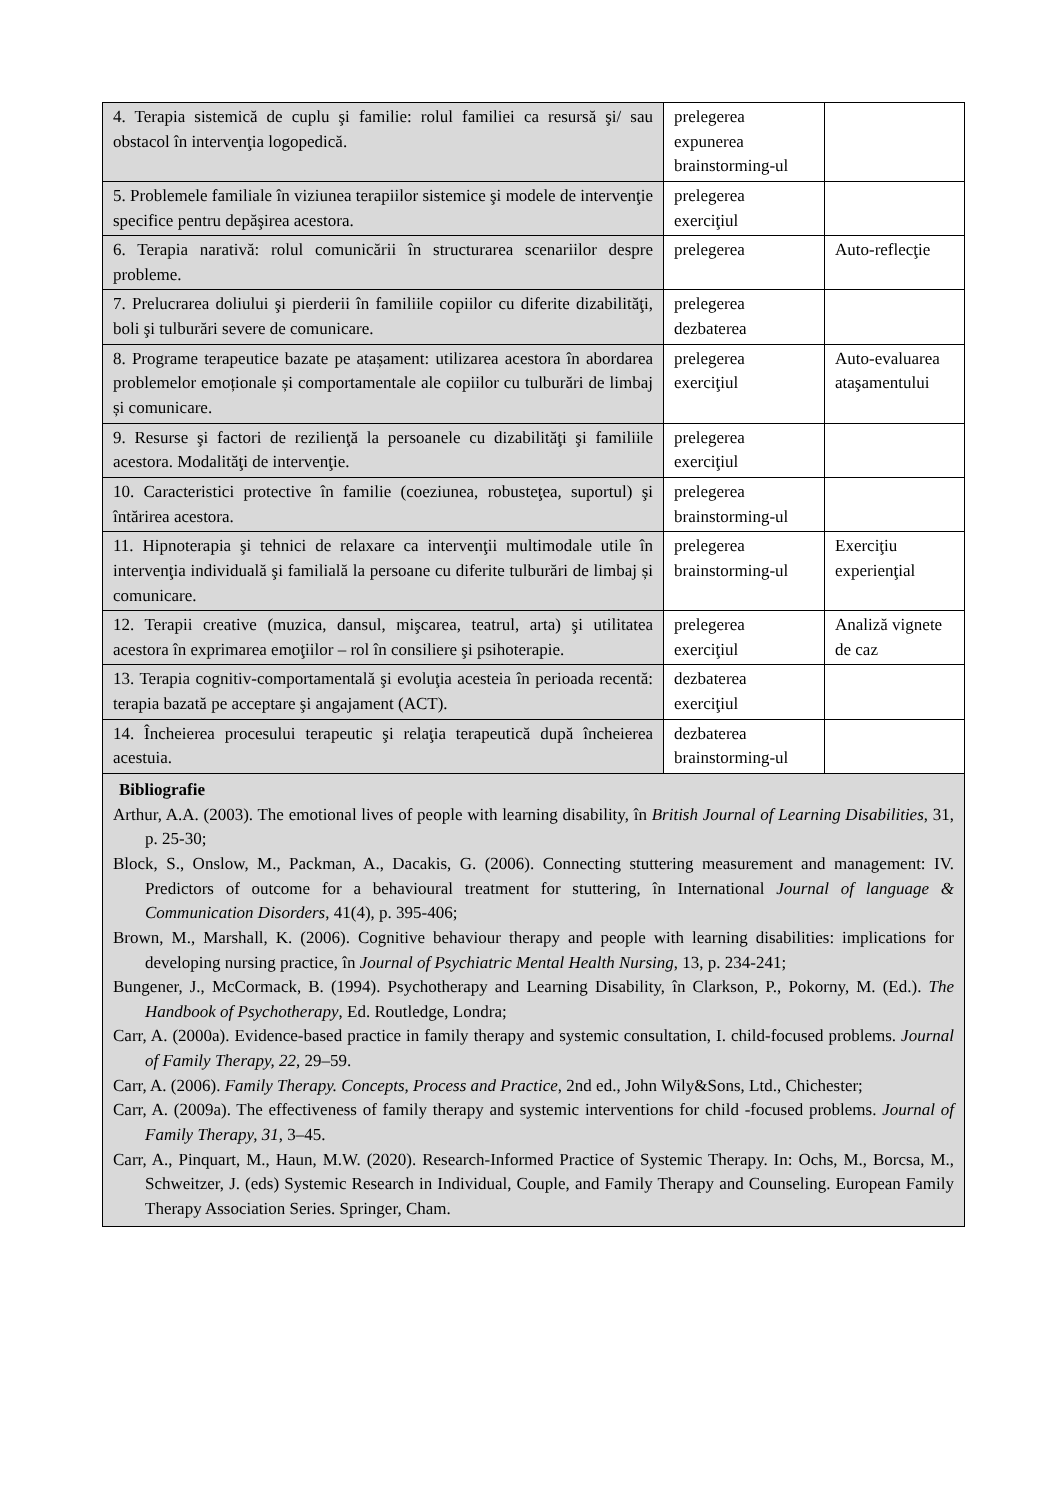| 4. Terapia sistemică de cuplu şi familie: rolul familiei ca resursă şi/ sau obstacol în intervenţia logopedică. | prelegerea expunerea brainstorming-ul | |
| 5. Problemele familiale în viziunea terapiilor sistemice şi modele de intervenţie specifice pentru depăşirea acestora. | prelegerea exerciţiul | |
| 6. Terapia narativă: rolul comunicării în structurarea scenariilor despre probleme. | prelegerea | Auto-reflecţie |
| 7. Prelucrarea doliului şi pierderii în familiile copiilor cu diferite dizabilităţi, boli şi tulburări severe de comunicare. | prelegerea dezbaterea | |
| 8. Programe terapeutice bazate pe atașament: utilizarea acestora în abordarea problemelor emoționale și comportamentale ale copiilor cu tulburări de limbaj și comunicare. | prelegerea exerciţiul | Auto-evaluarea ataşamentului |
| 9. Resurse şi factori de rezilienţă la persoanele cu dizabilităţi şi familiile acestora. Modalităţi de intervenţie. | prelegerea exerciţiul | |
| 10. Caracteristici protective în familie (coeziunea, robusteţea, suportul) şi întărirea acestora. | prelegerea brainstorming-ul | |
| 11. Hipnoterapia şi tehnici de relaxare ca intervenţii multimodale utile în intervenţia individuală şi familială la persoane cu diferite tulburări de limbaj și comunicare. | prelegerea brainstorming-ul | Exerciţiu experienţial |
| 12. Terapii creative (muzica, dansul, mişcarea, teatrul, arta) şi utilitatea acestora în exprimarea emoţiilor – rol în consiliere şi psihoterapie. | prelegerea exerciţiul | Analiză vignete de caz |
| 13. Terapia cognitiv-comportamentală şi evoluţia acesteia în perioada recentă: terapia bazată pe acceptare şi angajament (ACT). | dezbaterea exerciţiul | |
| 14. Încheierea procesului terapeutic şi relaţia terapeutică după încheierea acestuia. | dezbaterea brainstorming-ul | |
| Bibliografie Arthur, A.A. (2003). The emotional lives of people with learning disability, în British Journal of Learning Disabilities , 31, p. 25-30; Block, S., Onslow, M., Packman, A., Dacakis, G. (2006). Connecting stuttering measurement and management: IV. Predictors of outcome for a behavioural treatment for stuttering, în International Journal of language & Communication Disorders , 41(4), p. 395-406; Brown, M., Marshall, K. (2006). Cognitive behaviour therapy and people with learning disabilities: implications for developing nursing practice, în Journal of Psychiatric Mental Health Nursing , 13, p. 234-241; Bungener, J., McCormack, B. (1994). Psychotherapy and Learning Disability, în Clarkson, P., Pokorny, M. (Ed.). The Handbook of Psychotherapy , Ed. Routledge, Londra; Carr, A. (2000a). Evidence-based practice in family therapy and systemic consultation, I. child-focused problems. Journal of Family Therapy, 22 , 29–59. Carr, A. (2006). Family Therapy. Concepts, Process and Practice , 2nd ed., John Wily&Sons, Ltd., Chichester; Carr, A. (2009a). The effectiveness of family therapy and systemic interventions for child -focused problems. Journal of Family Therapy, 31 , 3–45. Carr, A., Pinquart, M., Haun, M.W. (2020). Research-Informed Practice of Systemic Therapy. In: Ochs, M., Borcsa, M., Schweitzer, J. (eds) Systemic Research in Individual, Couple, and Family Therapy and Counseling. European Family Therapy Association Series. Springer, Cham. | | |